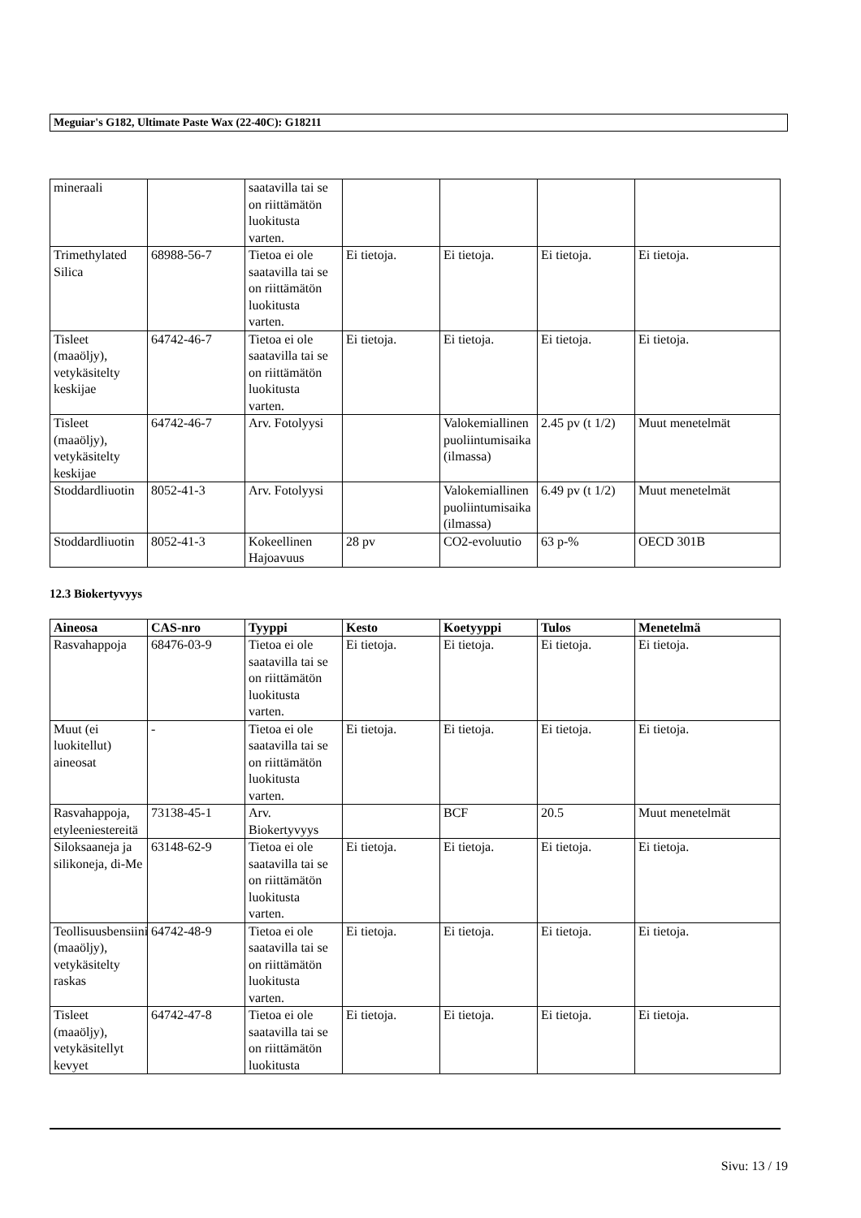Meguiar's G182, Ultimate Paste Wax (22-40C): G18211
| mineraali | | saatavilla tai se on riittämätön luokitusta varten. | | | | |
| Trimethylated Silica | 68988-56-7 | Tietoa ei ole saatavilla tai se on riittämätön luokitusta varten. | Ei tietoja. | Ei tietoja. | Ei tietoja. | Ei tietoja. |
| Tisleet (maaöljy), vetykäsitelty keskijae | 64742-46-7 | Tietoa ei ole saatavilla tai se on riittämätön luokitusta varten. | Ei tietoja. | Ei tietoja. | Ei tietoja. | Ei tietoja. |
| Tisleet (maaöljy), vetykäsitelty keskijae | 64742-46-7 | Arv. Fotolyysi | | Valokemiallinen puoliintumisaika (ilmassa) | 2.45 pv (t 1/2) | Muut menetelmät |
| Stoddardliuotin | 8052-41-3 | Arv. Fotolyysi | | Valokemiallinen puoliintumisaika (ilmassa) | 6.49 pv (t 1/2) | Muut menetelmät |
| Stoddardliuotin | 8052-41-3 | Kokeellinen Hajoavuus | 28 pv | CO2-evoluutio | 63 p-% | OECD 301B |
12.3 Biokertyvyys
| Aineosa | CAS-nro | Tyyppi | Kesto | Koetyyppi | Tulos | Menetelmä |
| --- | --- | --- | --- | --- | --- | --- |
| Rasvahappoja | 68476-03-9 | Tietoa ei ole saatavilla tai se on riittämätön luokitusta varten. | Ei tietoja. | Ei tietoja. | Ei tietoja. | Ei tietoja. |
| Muut (ei luokitellut) aineosat | - | Tietoa ei ole saatavilla tai se on riittämätön luokitusta varten. | Ei tietoja. | Ei tietoja. | Ei tietoja. | Ei tietoja. |
| Rasvahappoja, etyleeniestereitä | 73138-45-1 | Arv. Biokertyvyys | | BCF | 20.5 | Muut menetelmät |
| Siloksaaneja ja silikoneja, di-Me | 63148-62-9 | Tietoa ei ole saatavilla tai se on riittämätön luokitusta varten. | Ei tietoja. | Ei tietoja. | Ei tietoja. | Ei tietoja. |
| Teollisuusbensiini (maaöljy), vetykäsitelty raskas | 64742-48-9 | Tietoa ei ole saatavilla tai se on riittämätön luokitusta varten. | Ei tietoja. | Ei tietoja. | Ei tietoja. | Ei tietoja. |
| Tisleet (maaöljy), vetykäsitellyt kevyet | 64742-47-8 | Tietoa ei ole saatavilla tai se on riittämätön luokitusta | Ei tietoja. | Ei tietoja. | Ei tietoja. | Ei tietoja. |
Sivu: 13 / 19